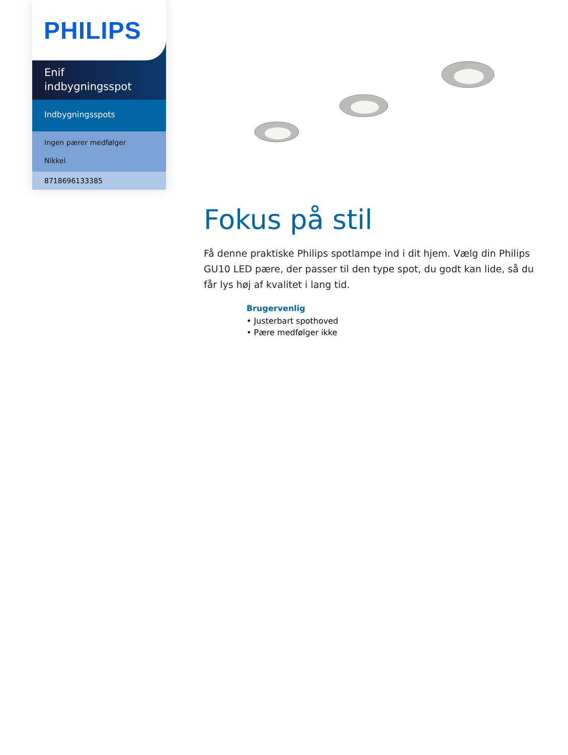PHILIPS
Enif
indbygningsspot
Indbygningsspots
Ingen pærer medfølger
Nikkel
8718696133385
Fokus på stil
Få denne praktiske Philips spotlampe ind i dit hjem. Vælg din Philips GU10 LED pære, der passer til den type spot, du godt kan lide, så du får lys høj af kvalitet i lang tid.
Brugervenlig
• Justerbart spothoved
• Pære medfølger ikke